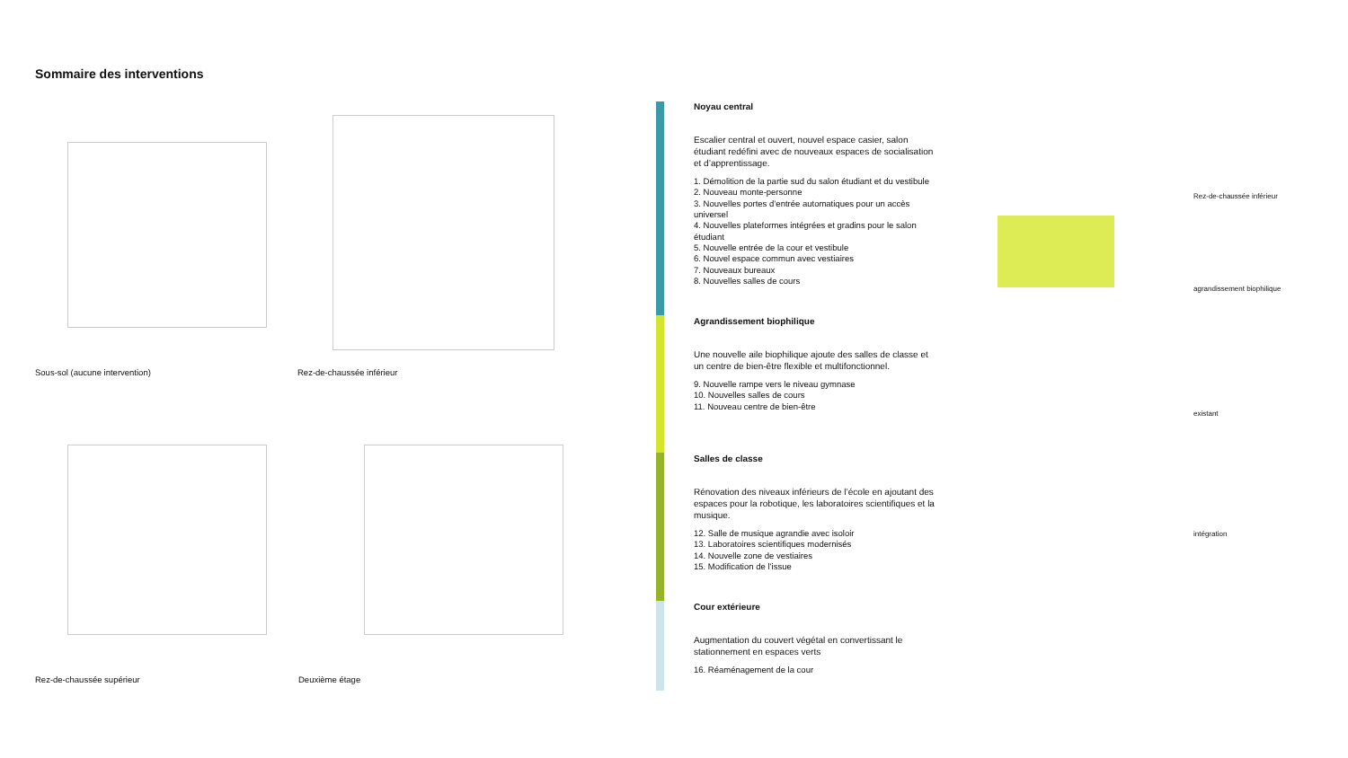Sommaire des interventions
Sous-sol (aucune intervention) Rez-de-chaussée inférieur
Rez-de-chaussée supérieur Deuxième étage
Noyau central
Escalier central et ouvert, nouvel espace casier, salon étudiant redéfini avec de nouveaux espaces de socialisation et d’apprentissage.
1. Démolition de la partie sud du salon étudiant et du vestibule
2. Nouveau monte-personne
3. Nouvelles portes d’entrée automatiques pour un accès universel
4. Nouvelles plateformes intégrées et gradins pour le salon étudiant
5. Nouvelle entrée de la cour et vestibule
6. Nouvel espace commun avec vestiaires
7. Nouveaux bureaux
8. Nouvelles salles de cours
Agrandissement biophilique
Une nouvelle aile biophilique ajoute des salles de classe et un centre de bien-être flexible et multifonctionnel.
9. Nouvelle rampe vers le niveau gymnase
10. Nouvelles salles de cours
11. Nouveau centre de bien-être
Salles de classe
Rénovation des niveaux inférieurs de l’école en ajoutant des espaces pour la robotique, les laboratoires scientifiques et la musique.
12. Salle de musique agrandie avec isoloir
13. Laboratoires scientifiques modernisés
14. Nouvelle zone de vestiaires
15. Modification de l’issue
Cour extérieure
Augmentation du couvert végétal en convertissant le stationnement en espaces verts
16. Réaménagement de la cour
Rez-de-chaussée inférieur
agrandissement biophilique
existant
intégration